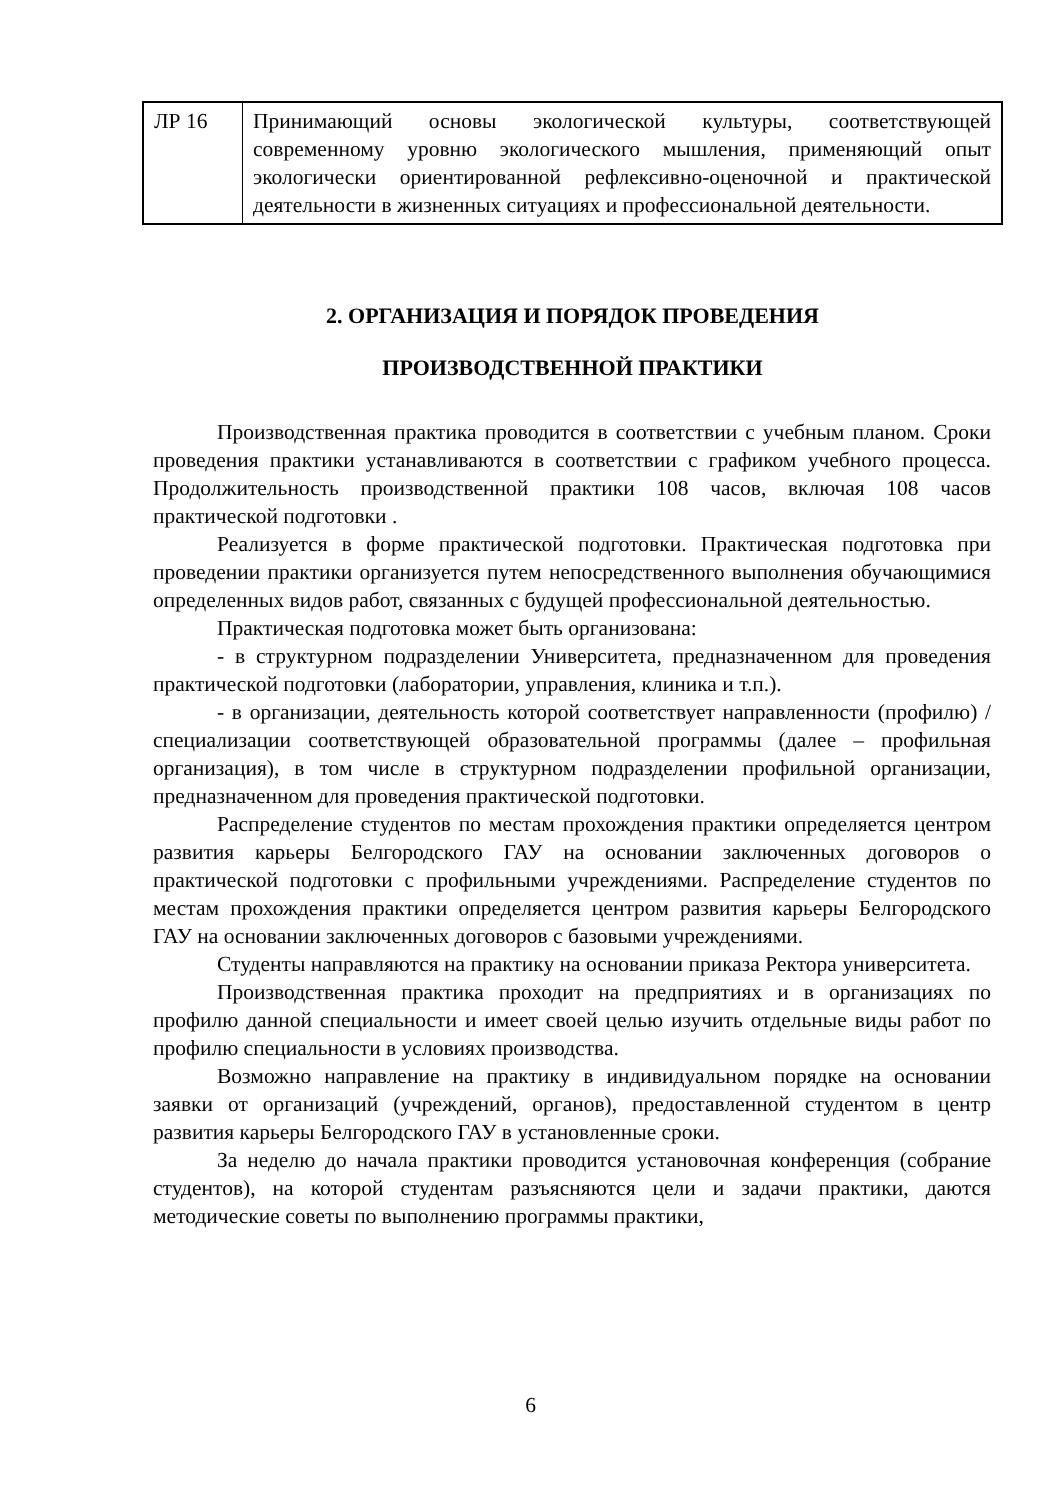| ЛР 16 | Принимающий основы экологической культуры, соответствующей современному уровню экологического мышления, применяющий опыт экологически ориентированной рефлексивно-оценочной и практической деятельности в жизненных ситуациях и профессиональной деятельности. |
2. ОРГАНИЗАЦИЯ И ПОРЯДОК ПРОВЕДЕНИЯ
ПРОИЗВОДСТВЕННОЙ ПРАКТИКИ
Производственная практика проводится в соответствии с учебным планом. Сроки проведения практики устанавливаются в соответствии с графиком учебного процесса. Продолжительность производственной практики 108 часов, включая 108 часов практической подготовки .
Реализуется в форме практической подготовки. Практическая подготовка при проведении практики организуется путем непосредственного выполнения обучающимися определенных видов работ, связанных с будущей профессиональной деятельностью.
Практическая подготовка может быть организована:
- в структурном подразделении Университета, предназначенном для проведения практической подготовки (лаборатории, управления, клиника и т.п.).
- в организации, деятельность которой соответствует направленности (профилю) /специализации соответствующей образовательной программы (далее – профильная организация), в том числе в структурном подразделении профильной организации, предназначенном для проведения практической подготовки.
Распределение студентов по местам прохождения практики определяется центром развития карьеры Белгородского ГАУ на основании заключенных договоров о практической подготовки с профильными учреждениями. Распределение студентов по местам прохождения практики определяется центром развития карьеры Белгородского ГАУ на основании заключенных договоров с базовыми учреждениями.
Студенты направляются на практику на основании приказа Ректора университета.
Производственная практика проходит на предприятиях и в организациях по профилю данной специальности и имеет своей целью изучить отдельные виды работ по профилю специальности в условиях производства.
Возможно направление на практику в индивидуальном порядке на основании заявки от организаций (учреждений, органов), предоставленной студентом в центр развития карьеры Белгородского ГАУ в установленные сроки.
За неделю до начала практики проводится установочная конференция (собрание студентов), на которой студентам разъясняются цели и задачи практики, даются методические советы по выполнению программы практики,
6